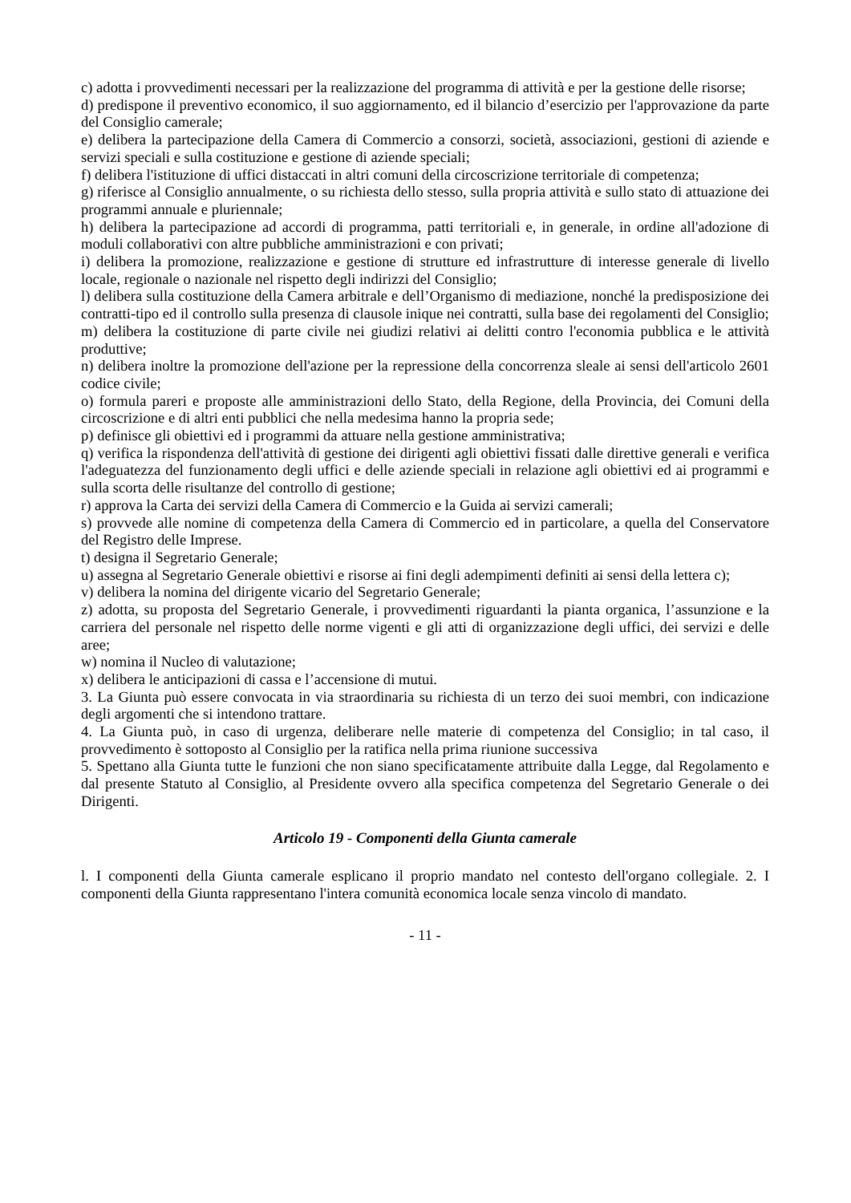c) adotta i provvedimenti necessari per la realizzazione del programma di attività e per la gestione delle risorse;
d) predispone il preventivo economico, il suo aggiornamento, ed il bilancio d’esercizio per l'approvazione da parte del Consiglio camerale;
e) delibera la partecipazione della Camera di Commercio a consorzi, società, associazioni, gestioni di aziende e servizi speciali e sulla costituzione e gestione di aziende speciali;
f) delibera l'istituzione di uffici distaccati in altri comuni della circoscrizione territoriale di competenza;
g) riferisce al Consiglio annualmente, o su richiesta dello stesso, sulla propria attività e sullo stato di attuazione dei programmi annuale e pluriennale;
h) delibera la partecipazione ad accordi di programma, patti territoriali e, in generale, in ordine all'adozione di moduli collaborativi con altre pubbliche amministrazioni e con privati;
i) delibera la promozione, realizzazione e gestione di strutture ed infrastrutture di interesse generale di livello locale, regionale o nazionale nel rispetto degli indirizzi del Consiglio;
l) delibera sulla costituzione della Camera arbitrale e dell’Organismo di mediazione, nonché la predisposizione dei contratti-tipo ed il controllo sulla presenza di clausole inique nei contratti, sulla base dei regolamenti del Consiglio;
m) delibera la costituzione di parte civile nei giudizi relativi ai delitti contro l'economia pubblica e le attività produttive;
n) delibera inoltre la promozione dell'azione per la repressione della concorrenza sleale ai sensi dell'articolo 2601 codice civile;
o) formula pareri e proposte alle amministrazioni dello Stato, della Regione, della Provincia, dei Comuni della circoscrizione e di altri enti pubblici che nella medesima hanno la propria sede;
p) definisce gli obiettivi ed i programmi da attuare nella gestione amministrativa;
q) verifica la rispondenza dell'attività di gestione dei dirigenti agli obiettivi fissati dalle direttive generali e verifica l'adeguatezza del funzionamento degli uffici e delle aziende speciali in relazione agli obiettivi ed ai programmi e sulla scorta delle risultanze del controllo di gestione;
r) approva la Carta dei servizi della Camera di Commercio e la Guida ai servizi camerali;
s) provvede alle nomine di competenza della Camera di Commercio ed in particolare, a quella del Conservatore del Registro delle Imprese.
t) designa il Segretario Generale;
u) assegna al Segretario Generale obiettivi e risorse ai fini degli adempimenti definiti ai sensi della lettera c);
v) delibera la nomina del dirigente vicario del Segretario Generale;
z) adotta, su proposta del Segretario Generale, i provvedimenti riguardanti la pianta organica, l’assunzione e la carriera del personale nel rispetto delle norme vigenti e gli atti di organizzazione degli uffici, dei servizi e delle aree;
w) nomina il Nucleo di valutazione;
x) delibera le anticipazioni di cassa e l’accensione di mutui.
3. La Giunta può essere convocata in via straordinaria su richiesta di un terzo dei suoi membri, con indicazione degli argomenti che si intendono trattare.
4. La Giunta può, in caso di urgenza, deliberare nelle materie di competenza del Consiglio; in tal caso, il provvedimento è sottoposto al Consiglio per la ratifica nella prima riunione successiva
5. Spettano alla Giunta tutte le funzioni che non siano specificatamente attribuite dalla Legge, dal Regolamento e dal presente Statuto al Consiglio, al Presidente ovvero alla specifica competenza del Segretario Generale o dei Dirigenti.
Articolo 19 - Componenti della Giunta camerale
l. I componenti della Giunta camerale esplicano il proprio mandato nel contesto dell'organo collegiale. 2. I componenti della Giunta rappresentano l'intera comunità economica locale senza vincolo di mandato.
- 11 -